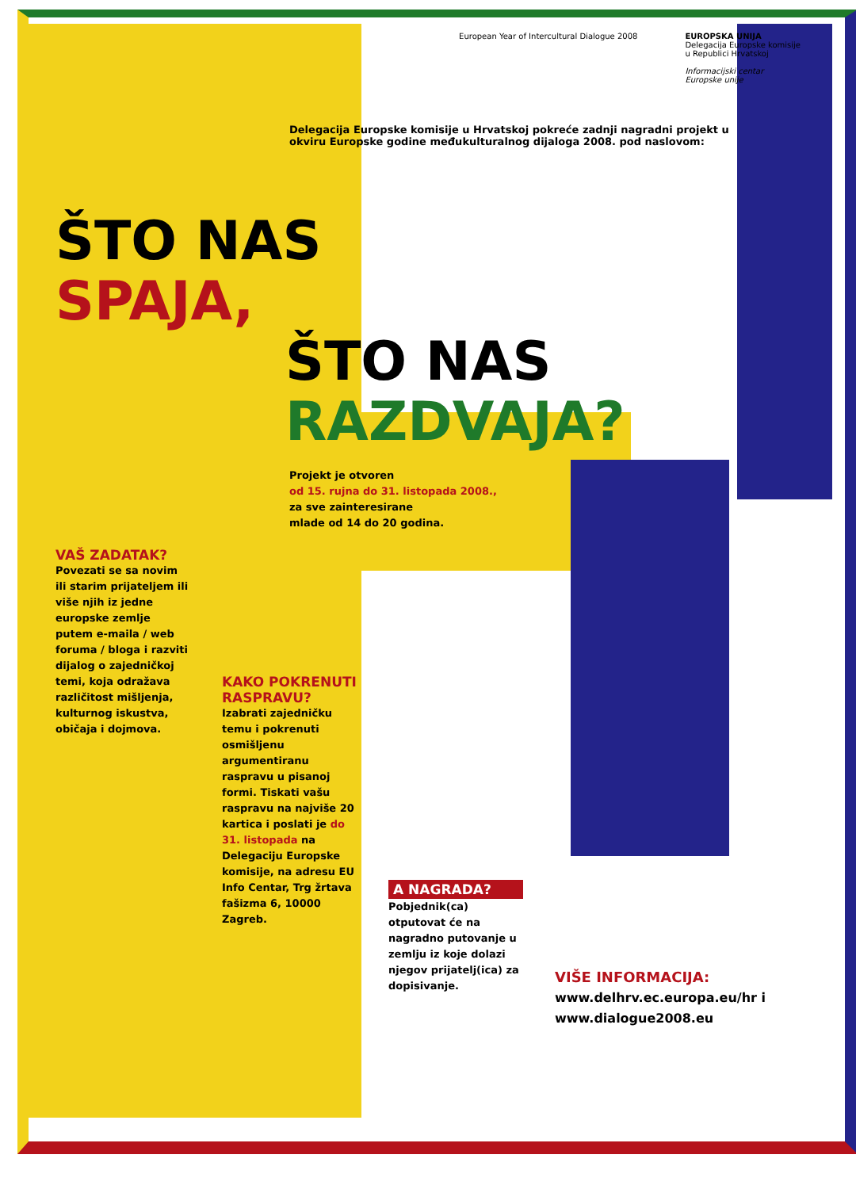European Year of Intercultural Dialogue 2008
EUROPSKA UNIJA
Delegacija Europske komisije
u Republici Hrvatskoj
Informacijski centar
Europske unije
Delegacija Europske komisije u Hrvatskoj pokreće zadnji nagradni projekt u okviru Europske godine međukulturalnog dijaloga 2008. pod naslovom:
ŠTO NAS
SPAJA,
ŠTO NAS
RAZDVAJA?
Projekt je otvoren
od 15. rujna do 31. listopada 2008.,
za sve zainteresirane
mlade od 14 do 20 godina.
VAŠ ZADATAK?
Povezati se sa novim ili starim prijateljem ili više njih iz jedne europske zemlje putem e-maila / web foruma / bloga i razviti dijalog o zajedničkoj temi, koja odražava različitost mišljenja, kulturnog iskustva, običaja i dojmova.
KAKO POKRENUTI RASPRAVU?
Izabrati zajedničku temu i pokrenuti osmišljenu argumentiranu raspravu u pisanoj formi. Tiskati vašu raspravu na najviše 20 kartica i poslati je do 31. listopada na Delegaciju Europske komisije, na adresu EU Info Centar, Trg žrtava fašizma 6, 10000 Zagreb.
A NAGRADA?
Pobjednik(ca) otputovat će na nagradno putovanje u zemlju iz koje dolazi njegov prijatelj(ica) za dopisivanje.
VIŠE INFORMACIJA:
www.delhrv.ec.europa.eu/hr i
www.dialogue2008.eu